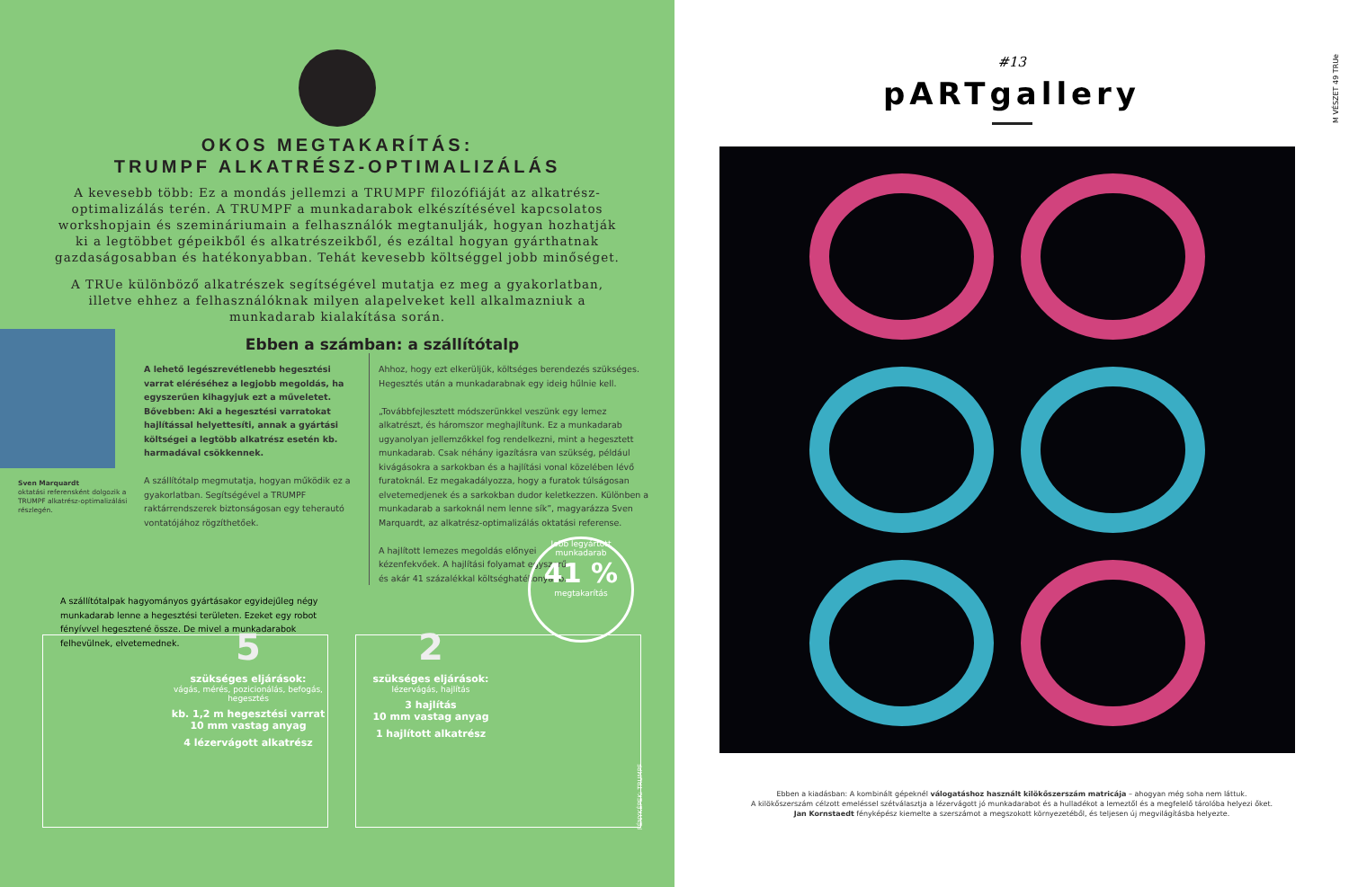OKOS MEGTAKARÍTÁS:
TRUMPF ALKATRÉSZ-OPTIMALIZÁLÁS
A kevesebb több: Ez a mondás jellemzi a TRUMPF filozófiáját az alkatrész-optimalizálás terén. A TRUMPF a munkadarabok elkészítésével kapcsolatos workshopjain és szemináriumain a felhasználók megtanulják, hogyan hozhatják ki a legtöbbet gépeikből és alkatrészeikből, és ezáltal hogyan gyárthatnak gazdaságosabban és hatékonyabban. Tehát kevesebb költséggel jobb minőséget.
A TRUe különböző alkatrészek segítségével mutatja ez meg a gyakorlatban, illetve ehhez a felhasználóknak milyen alapelveket kell alkalmazniuk a munkadarab kialakítása során.
Ebben a számban: a szállítótalp
Sven Marquardt
oktatási referensként dolgozik a TRUMPF alkatrész-optimalizálási részlegén.
A lehető legészrevétlenebb hegesztési varrat eléréséhez a legjobb megoldás, ha egyszerűen kihagyjuk ezt a műveletet. Bővebben: Aki a hegesztési varratokat hajlítással helyettesíti, annak a gyártási költségei a legtöbb alkatrész esetén kb. harmadával csökkennek.
A szállítótalp megmutatja, hogyan működik ez a gyakorlatban. Segítségével a TRUMPF raktárrendszerek biztonságosan egy teherautó vontatójához rögzíthetőek.
Ahhoz, hogy ezt elkerüljük, költséges berendezés szükséges. Hegesztés után a munkadarabnak egy ideig hűlnie kell.
„Továbbfejlesztett módszerünkkel veszünk egy lemez alkatrészt, és háromszor meghajlítunk. Ez a munkadarab ugyanolyan jellemzőkkel fog rendelkezni, mint a hegesztett munkadarab. Csak néhány igazításra van szükség, például kivágásokra a sarkokban és a hajlítási vonal közelében lévő furatoknál. Ez megakadályozza, hogy a furatok túlságosan elvetemedjenek és a sarkokban dudor keletkezzen. Különben a munkadarab a sarkoknál nem lenne sík”, magyarázza Sven Marquardt, az alkatrész-optimalizálás oktatási referense.
A hajlított lemezes megoldás előnyei
kézenfekvőek. A hajlítási folyamat egyszerű
és akár 41 százalékkal költséghatékonyabb.
A szállítótalpak hagyományos gyártásakor egyidejűleg négy munkadarab lenne a hegesztési területen. Ezeket egy robot fényívvel hegesztené össze. De mivel a munkadarabok felhevülnek, elvetemednek.
Jobb legyártott munkadarab
41 %
megtakarítás
5
szükséges eljárások:
vágás, mérés, pozicionálás, befogás, hegesztés
kb. 1,2 m hegesztési varrat
10 mm vastag anyag
4 lézervágott alkatrész
2
szükséges eljárások:
lézervágás, hajlítás
3 hajlítás
10 mm vastag anyag
1 hajlított alkatrész
FÉNYKÉPEK: TRUMPF
M VÉSZET 49 TRUe
#13
pARTgallery
Ebben a kiadásban: A kombinált gépeknél válogatáshoz használt kilökőszerszám matricája – ahogyan még soha nem láttuk.
A kilökőszerszám célzott emeléssel szétválasztja a lézervágott jó munkadarabot és a hulladékot a lemeztől és a megfelelő tárolóba helyezi őket.
Jan Kornstaedt fényképész kiemelte a szerszámot a megszokott környezetéből, és teljesen új megvilágításba helyezte.